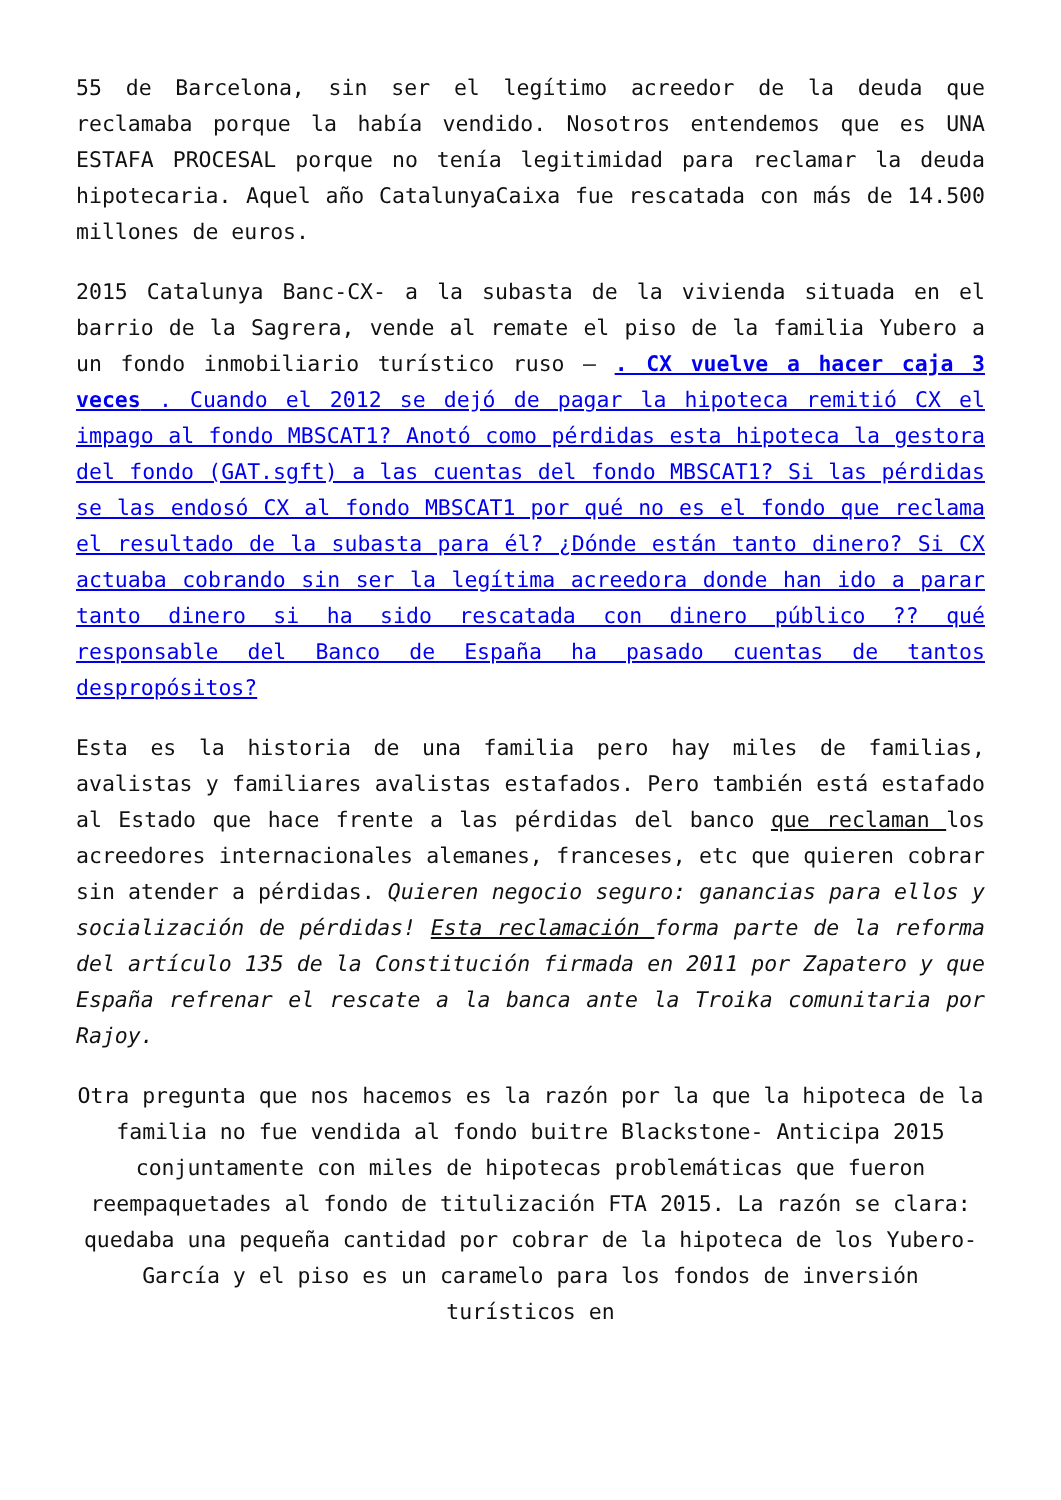55 de Barcelona, sin ser el legítimo acreedor de la deuda que reclamaba porque la había vendido. Nosotros entendemos que es UNA ESTAFA PROCESAL porque no tenía legitimidad para reclamar la deuda hipotecaria. Aquel año CatalunyaCaixa fue rescatada con más de 14.500 millones de euros.
2015 Catalunya Banc-CX- a la subasta de la vivienda situada en el barrio de la Sagrera, vende al remate el piso de la familia Yubero a un fondo inmobiliario turístico ruso – . CX vuelve a hacer caja 3 veces . Cuando el 2012 se dejó de pagar la hipoteca remitió CX el impago al fondo MBSCAT1? Anotó como pérdidas esta hipoteca la gestora del fondo (GAT.sgft) a las cuentas del fondo MBSCAT1? Si las pérdidas se las endosó CX al fondo MBSCAT1 por qué no es el fondo que reclama el resultado de la subasta para él? ¿Dónde están tanto dinero? Si CX actuaba cobrando sin ser la legítima acreedora donde han ido a parar tanto dinero si ha sido rescatada con dinero público ?? qué responsable del Banco de España ha pasado cuentas de tantos despropósitos?
Esta es la historia de una familia pero hay miles de familias, avalistas y familiares avalistas estafados. Pero también está estafado al Estado que hace frente a las pérdidas del banco que reclaman los acreedores internacionales alemanes, franceses, etc que quieren cobrar sin atender a pérdidas. Quieren negocio seguro: ganancias para ellos y socialización de pérdidas! Esta reclamación forma parte de la reforma del artículo 135 de la Constitución firmada en 2011 por Zapatero y que España refrenar el rescate a la banca ante la Troika comunitaria por Rajoy.
Otra pregunta que nos hacemos es la razón por la que la hipoteca de la familia no fue vendida al fondo buitre Blackstone- Anticipa 2015 conjuntamente con miles de hipotecas problemáticas que fueron reempaquetades al fondo de titulización FTA 2015. La razón se clara: quedaba una pequeña cantidad por cobrar de la hipoteca de los Yubero-García y el piso es un caramelo para los fondos de inversión turísticos en